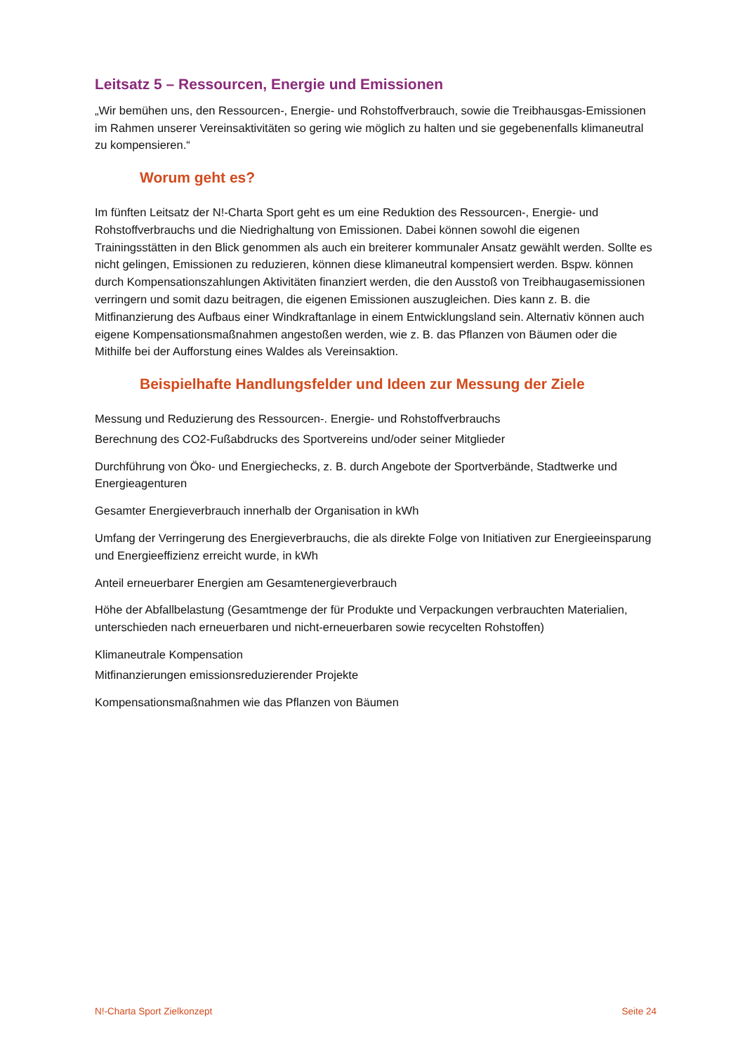Leitsatz 5 – Ressourcen, Energie und Emissionen
„Wir bemühen uns, den Ressourcen-, Energie- und Rohstoffverbrauch, sowie die Treibhausgas-Emissionen im Rahmen unserer Vereinsaktivitäten so gering wie möglich zu halten und sie gegebenenfalls klimaneutral zu kompensieren.“
Worum geht es?
Im fünften Leitsatz der N!-Charta Sport geht es um eine Reduktion des Ressourcen-, Energie- und Rohstoffverbrauchs und die Niedrighaltung von Emissionen. Dabei können sowohl die eigenen Trainingsstätten in den Blick genommen als auch ein breiterer kommunaler Ansatz gewählt werden. Sollte es nicht gelingen, Emissionen zu reduzieren, können diese klimaneutral kompensiert werden. Bspw. können durch Kompensationszahlungen Aktivitäten finanziert werden, die den Ausstoß von Treibhaugasemissionen verringern und somit dazu beitragen, die eigenen Emissionen auszugleichen. Dies kann z. B. die Mitfinanzierung des Aufbaus einer Windkraftanlage in einem Entwicklungsland sein. Alternativ können auch eigene Kompensationsmaßnahmen angestoßen werden, wie z. B. das Pflanzen von Bäumen oder die Mithilfe bei der Aufforstung eines Waldes als Vereinsaktion.
Beispielhafte Handlungsfelder und Ideen zur Messung der Ziele
Messung und Reduzierung des Ressourcen-. Energie- und Rohstoffverbrauchs
Berechnung des CO2-Fußabdrucks des Sportvereins und/oder seiner Mitglieder
Durchführung von Öko- und Energiechecks, z. B. durch Angebote der Sportverbände, Stadtwerke und Energieagenturen
Gesamter Energieverbrauch innerhalb der Organisation in kWh
Umfang der Verringerung des Energieverbrauchs, die als direkte Folge von Initiativen zur Energieeinsparung und Energieeffizienz erreicht wurde, in kWh
Anteil erneuerbarer Energien am Gesamtenergieverbrauch
Höhe der Abfallbelastung (Gesamtmenge der für Produkte und Verpackungen verbrauchten Materialien, unterschieden nach erneuerbaren und nicht-erneuerbaren sowie recycelten Rohstoffen)
Klimaneutrale Kompensation
Mitfinanzierungen emissionsreduzierender Projekte
Kompensationsmaßnahmen wie das Pflanzen von Bäumen
N!-Charta Sport Zielkonzept Seite 24